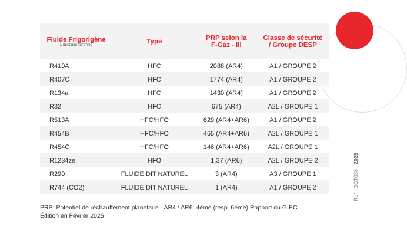| Fluide Frigorigène MITSUBISHI ELECTRIC | Type | PRP selon la F-Gaz - III | Classe de sécurité / Groupe DESP |
| --- | --- | --- | --- |
| R410A | HFC | 2088 (AR4) | A1 / GROUPE 2 |
| R407C | HFC | 1774 (AR4) | A1 / GROUPE 2 |
| R134a | HFC | 1430 (AR4) | A1 / GROUPE 2 |
| R32 | HFC | 675 (AR4) | A2L / GROUPE 1 |
| R513A | HFC/HFO | 629 (AR4+AR6) | A1 / GROUPE 2 |
| R454B | HFC/HFO | 465 (AR4+AR6) | A2L / GROUPE 1 |
| R454C | HFC/HFO | 146 (AR4+AR6) | A2L / GROUPE 1 |
| R1234ze | HFO | 1,37 (AR6) | A2L / GROUPE 2 |
| R290 | FLUIDE DIT NATUREL | 3 (AR4) | A3 / GROUPE 1 |
| R744 (CO2) | FLUIDE DIT NATUREL | 1 (AR4) | A1 / GROUPE 2 |
PRP: Potentiel de réchauffement planétaire - AR4 / AR6: 4ème (resp. 6ème) Rapport du GIEC
Édition en Février 2025
Ref : DCT088 - 2025